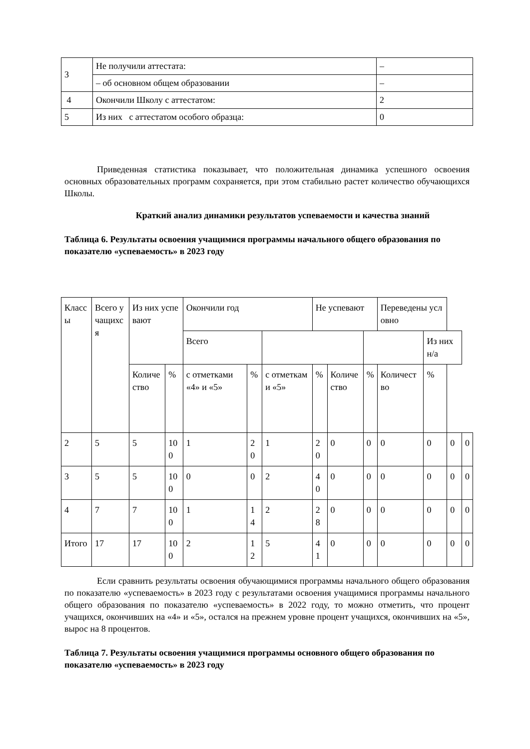| 3 | Не получили аттестата: | – |
| | – об основном общем образовании | – |
| 4 | Окончили Школу с аттестатом: | 2 |
| 5 | Из них с аттестатом особого образца: | 0 |
Приведенная статистика показывает, что положительная динамика успешного освоения основных образовательных программ сохраняется, при этом стабильно растет количество обучающихся Школы.
Краткий анализ динамики результатов успеваемости и качества знаний
Таблица 6. Результаты освоения учащимися программы начального общего образования по показателю «успеваемость» в 2023 году
| Классы | Всего учащихся | Из них успевают | | Окончили год | | | Не успевают | | | Переведены условно | | | |
| --- | --- | --- | --- | --- | --- | --- | --- | --- | --- | --- | --- | --- | --- |
| | | | | Всего | | | | | | | Из них н/а | | |
| | | Количество | % | с отметками «4» и «5» | % | с отметками «5» | % | Количество | % | Количество | % | | |
| 2 | 5 | 5 | 100 | 1 | 20 | 1 | 20 | 0 | 0 | 0 | 0 | 0 | 0 |
| 3 | 5 | 5 | 100 | 0 | 0 | 2 | 40 | 0 | 0 | 0 | 0 | 0 | 0 |
| 4 | 7 | 7 | 100 | 1 | 14 | 2 | 28 | 0 | 0 | 0 | 0 | 0 | 0 |
| Итого | 17 | 17 | 100 | 2 | 12 | 5 | 41 | 0 | 0 | 0 | 0 | 0 | 0 |
Если сравнить результаты освоения обучающимися программы начального общего образования по показателю «успеваемость» в 2023 году с результатами освоения учащимися программы начального общего образования по показателю «успеваемость» в 2022 году, то можно отметить, что процент учащихся, окончивших на «4» и «5», остался на прежнем уровне процент учащихся, окончивших на «5», вырос на 8 процентов.
Таблица 7. Результаты освоения учащимися программы основного общего образования по показателю «успеваемость» в 2023 году